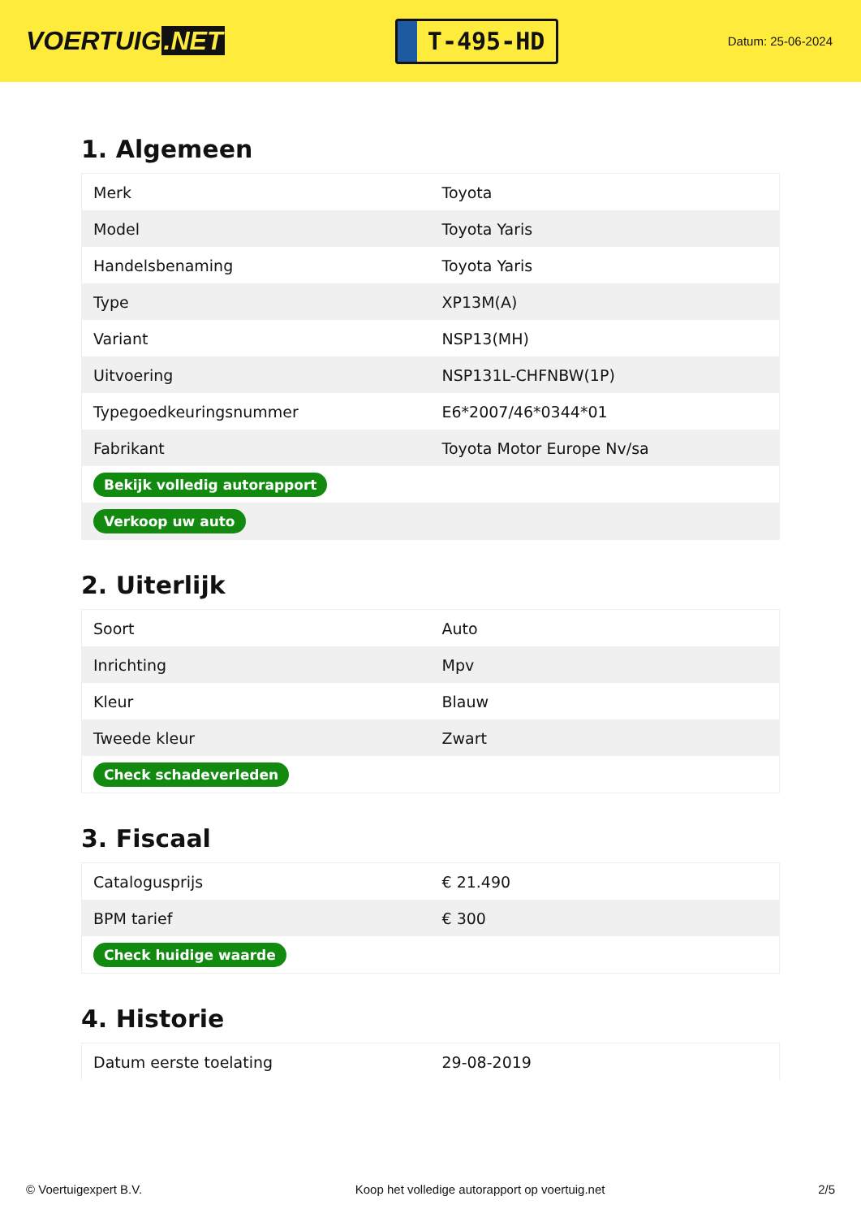VOERTUIG.NET
T-495-HD
Datum: 25-06-2024
1. Algemeen
| Merk | Toyota |
| Model | Toyota Yaris |
| Handelsbenaming | Toyota Yaris |
| Type | XP13M(A) |
| Variant | NSP13(MH) |
| Uitvoering | NSP131L-CHFNBW(1P) |
| Typegoedkeuringsnummer | E6*2007/46*0344*01 |
| Fabrikant | Toyota Motor Europe Nv/sa |
| Bekijk volledig autorapport | |
| Verkoop uw auto | |
2. Uiterlijk
| Soort | Auto |
| Inrichting | Mpv |
| Kleur | Blauw |
| Tweede kleur | Zwart |
| Check schadeverleden | |
3. Fiscaal
| Catalogusprijs | € 21.490 |
| BPM tarief | € 300 |
| Check huidige waarde | |
4. Historie
| Datum eerste toelating | 29-08-2019 |
© Voertuigexpert B.V. Koop het volledige autorapport op voertuig.net 2/5